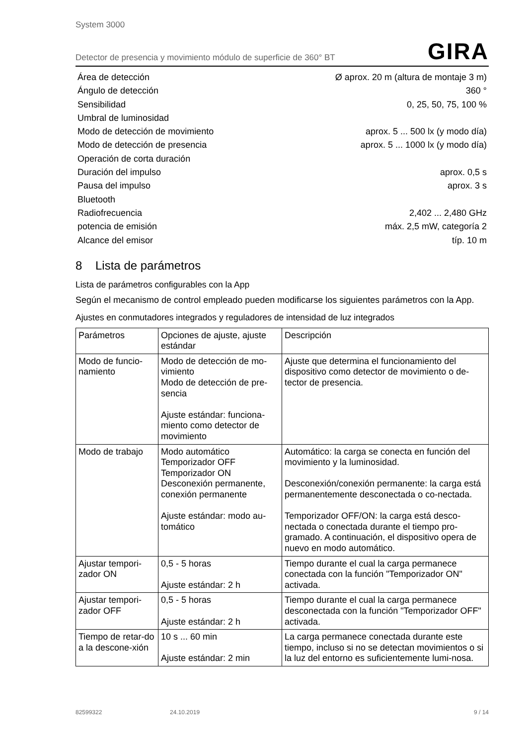System 3000
Detector de presencia y movimiento módulo de superficie de 360° BT GIRA
Área de detección Ø aprox. 20 m (altura de montaje 3 m)
Ángulo de detección 360 °
Sensibilidad 0, 25, 50, 75, 100 %
Umbral de luminosidad
Modo de detección de movimiento aprox. 5 ... 500 lx (y modo día)
Modo de detección de presencia aprox. 5 ... 1000 lx (y modo día)
Operación de corta duración
Duración del impulso aprox. 0,5 s
Pausa del impulso aprox. 3 s
Bluetooth
Radiofrecuencia 2,402 ... 2,480 GHz
potencia de emisión máx. 2,5 mW, categoría 2
Alcance del emisor típ. 10 m
8 Lista de parámetros
Lista de parámetros configurables con la App
Según el mecanismo de control empleado pueden modificarse los siguientes parámetros con la App.
Ajustes en conmutadores integrados y reguladores de intensidad de luz integrados
| Parámetros | Opciones de ajuste, ajuste estándar | Descripción |
| --- | --- | --- |
| Modo de funcio-namiento | Modo de detección de mo-vimiento Modo de detección de pre-sencia Ajuste estándar: funciona-miento como detector de movimiento | Ajuste que determina el funcionamiento del dispositivo como detector de movimiento o de-tector de presencia. |
| Modo de trabajo | Modo automático Temporizador OFF Temporizador ON Desconexión permanente, conexión permanente Ajuste estándar: modo au-tomático | Automático: la carga se conecta en función del movimiento y la luminosidad. Desconexión/conexión permanente: la carga está permanentemente desconectada o co-nectada. Temporizador OFF/ON: la carga está desco-nectada o conectada durante el tiempo pro-gramado. A continuación, el dispositivo opera de nuevo en modo automático. |
| Ajustar tempori-zador ON | 0,5 - 5 horas Ajuste estándar: 2 h | Tiempo durante el cual la carga permanece conectada con la función "Temporizador ON" activada. |
| Ajustar tempori-zador OFF | 0,5 - 5 horas Ajuste estándar: 2 h | Tiempo durante el cual la carga permanece desconectada con la función "Temporizador OFF" activada. |
| Tiempo de retar-do a la descone-xión | 10 s ... 60 min Ajuste estándar: 2 min | La carga permanece conectada durante este tiempo, incluso si no se detectan movimientos o si la luz del entorno es suficientemente lumi-nosa. |
82599322 24.10.2019 9 / 14